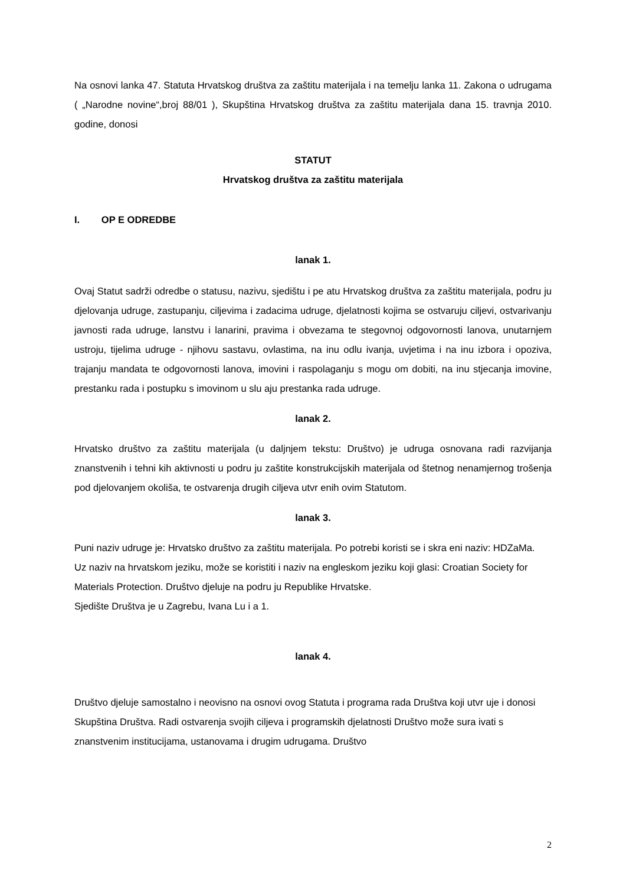Na osnovi lanka 47. Statuta Hrvatskog društva za zaštitu materijala i na temelju lanka 11. Zakona o udrugama ( „Narodne novine“,broj 88/01 ), Skupština Hrvatskog društva za zaštitu materijala dana 15. travnja 2010. godine, donosi
STATUT
Hrvatskog društva za zaštitu materijala
I. OP E ODREDBE
lanak 1.
Ovaj Statut sadrži odredbe o statusu, nazivu, sjedištu i pe atu Hrvatskog društva za zaštitu materijala, podru ju djelovanja udruge, zastupanju, ciljevima i zadacima udruge, djelatnosti kojima se ostvaruju ciljevi, ostvarivanju javnosti rada udruge, lanstvu i lanarini, pravima i obvezama te stegovnoj odgovornosti lanova, unutarnjem ustroju, tijelima udruge - njihovu sastavu, ovlastima, na inu odlu ivanja, uvjetima i na inu izbora i opoziva, trajanju mandata te odgovornosti lanova, imovini i raspolaganju s mogu om dobiti, na inu stjecanja imovine, prestanku rada i postupku s imovinom u slu aju prestanka rada udruge.
lanak 2.
Hrvatsko društvo za zaštitu materijala (u daljnjem tekstu: Društvo) je udruga osnovana radi razvijanja znanstvenih i tehni kih aktivnosti u podru ju zaštite konstrukcijskih materijala od štetnog nenamjernog trošenja pod djelovanjem okoliša, te ostvarenja drugih ciljeva utvr enih ovim Statutom.
lanak 3.
Puni naziv udruge je: Hrvatsko društvo za zaštitu materijala. Po potrebi koristi se i skra eni naziv: HDZaMa.
Uz naziv na hrvatskom jeziku, može se koristiti i naziv na engleskom jeziku koji glasi: Croatian Society for Materials Protection. Društvo djeluje na podru ju Republike Hrvatske.
Sjedište Društva je u Zagrebu, Ivana Lu i a 1.
lanak 4.
Društvo djeluje samostalno i neovisno na osnovi ovog Statuta i programa rada Društva koji utvr uje i donosi Skupština Društva. Radi ostvarenja svojih ciljeva i programskih djelatnosti Društvo može sura ivati s znanstvenim institucijama, ustanovama i drugim udrugama. Društvo
2